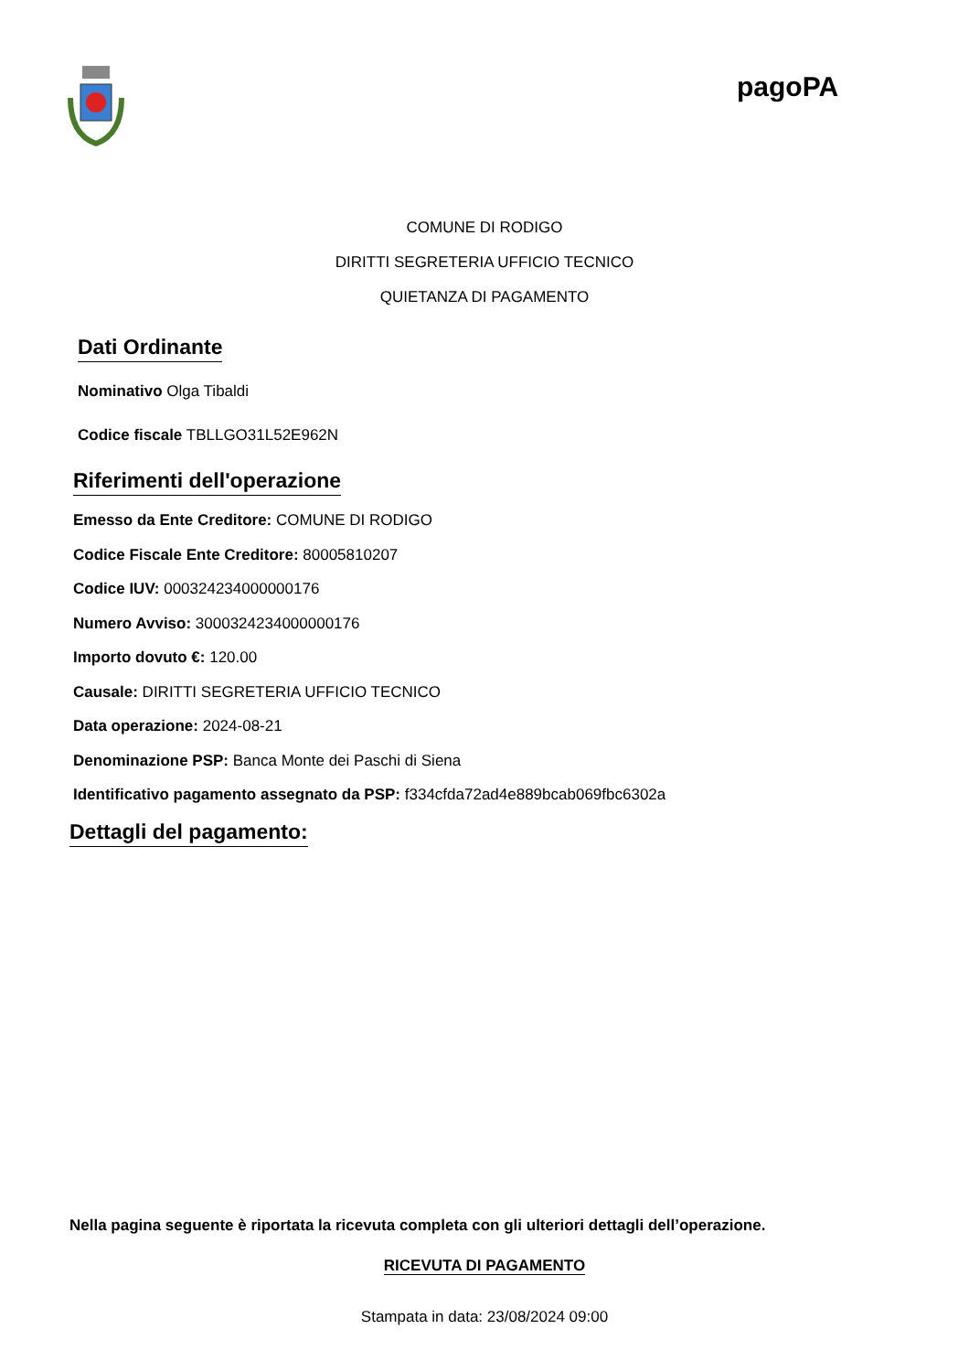pagoPA
COMUNE DI RODIGO
DIRITTI SEGRETERIA UFFICIO TECNICO
QUIETANZA DI PAGAMENTO
Dati Ordinante
Nominativo Olga Tibaldi
Codice fiscale TBLLGO31L52E962N
Riferimenti dell'operazione
Emesso da Ente Creditore: COMUNE DI RODIGO
Codice Fiscale Ente Creditore: 80005810207
Codice IUV: 000324234000000176
Numero Avviso: 3000324234000000176
Importo dovuto €: 120.00
Causale: DIRITTI SEGRETERIA UFFICIO TECNICO
Data operazione: 2024-08-21
Denominazione PSP: Banca Monte dei Paschi di Siena
Identificativo pagamento assegnato da PSP: f334cfda72ad4e889bcab069fbc6302a
Dettagli del pagamento:
Nella pagina seguente è riportata la ricevuta completa con gli ulteriori dettagli dell’operazione.
RICEVUTA DI PAGAMENTO
Stampata in data: 23/08/2024 09:00